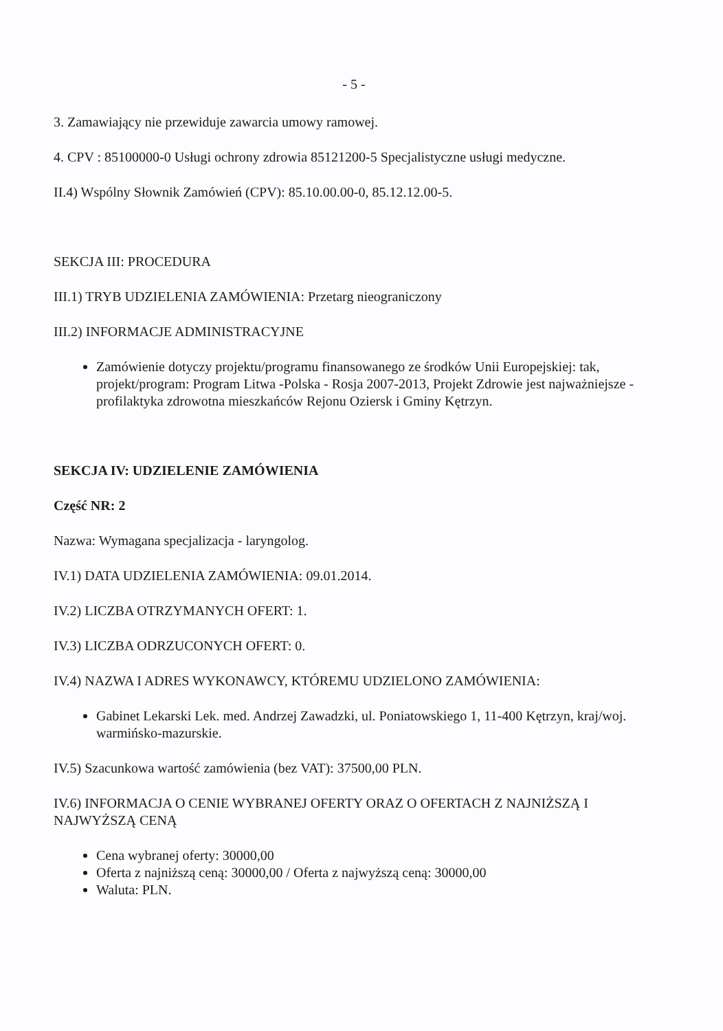- 5 -
3. Zamawiający nie przewiduje zawarcia umowy ramowej.
4. CPV : 85100000-0 Usługi ochrony zdrowia 85121200-5 Specjalistyczne usługi medyczne.
II.4) Wspólny Słownik Zamówień (CPV): 85.10.00.00-0, 85.12.12.00-5.
SEKCJA III: PROCEDURA
III.1) TRYB UDZIELENIA ZAMÓWIENIA: Przetarg nieograniczony
III.2) INFORMACJE ADMINISTRACYJNE
Zamówienie dotyczy projektu/programu finansowanego ze środków Unii Europejskiej: tak, projekt/program: Program Litwa -Polska - Rosja 2007-2013, Projekt Zdrowie jest najważniejsze - profilaktyka zdrowotna mieszkańców Rejonu Oziersk i Gminy Kętrzyn.
SEKCJA IV: UDZIELENIE ZAMÓWIENIA
Część NR: 2
Nazwa: Wymagana specjalizacja - laryngolog.
IV.1) DATA UDZIELENIA ZAMÓWIENIA: 09.01.2014.
IV.2) LICZBA OTRZYMANYCH OFERT: 1.
IV.3) LICZBA ODRZUCONYCH OFERT: 0.
IV.4) NAZWA I ADRES WYKONAWCY, KTÓREMU UDZIELONO ZAMÓWIENIA:
Gabinet Lekarski Lek. med. Andrzej Zawadzki, ul. Poniatowskiego 1, 11-400 Kętrzyn, kraj/woj. warmińsko-mazurskie.
IV.5) Szacunkowa wartość zamówienia (bez VAT): 37500,00 PLN.
IV.6) INFORMACJA O CENIE WYBRANEJ OFERTY ORAZ O OFERTACH Z NAJNIŻSZĄ I NAJWYŻSZĄ CENĄ
Cena wybranej oferty: 30000,00
Oferta z najniższą ceną: 30000,00 / Oferta z najwyższą ceną: 30000,00
Waluta: PLN.